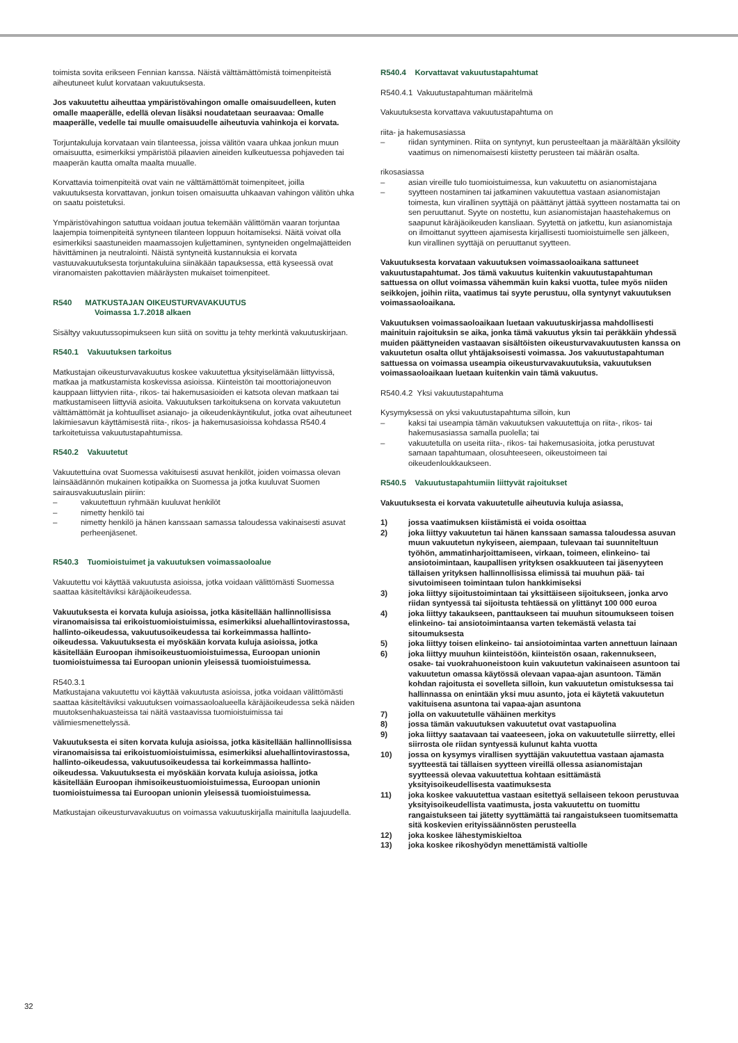toimista sovita erikseen Fennian kanssa. Näistä välttämättömistä toimenpiteistä aiheutuneet kulut korvataan vakuutuksesta.
Jos vakuutettu aiheuttaa ympäristövahingon omalle omaisuudelleen, kuten omalle maaperälle, edellä olevan lisäksi noudatetaan seuraavaa: Omalle maaperälle, vedelle tai muulle omaisuudelle aiheutuvia vahinkoja ei korvata.
Torjuntakuluja korvataan vain tilanteessa, joissa välitön vaara uhkaa jonkun muun omaisuutta, esimerkiksi ympäristöä pilaavien aineiden kulkeutuessa pohjaveden tai maaperän kautta omalta maalta muualle.
Korvattavia toimenpiteitä ovat vain ne välttämättömät toimenpiteet, joilla vakuutuksesta korvattavan, jonkun toisen omaisuutta uhkaavan vahingon välitön uhka on saatu poistetuksi.
Ympäristövahingon satuttua voidaan joutua tekemään välittömän vaaran torjuntaa laajempia toimenpiteitä syntyneen tilanteen loppuun hoitamiseksi. Näitä voivat olla esimerkiksi saastuneiden maamassojen kuljettaminen, syntyneiden ongelmajätteiden hävittäminen ja neutralointi. Näistä syntyneitä kustannuksia ei korvata vastuuvakuutuksesta torjuntakuluina siinäkään tapauksessa, että kyseessä ovat viranomaisten pakottavien määräysten mukaiset toimenpiteet.
R540 MATKUSTAJAN OIKEUSTURVAVAKUUTUS
Voimassa 1.7.2018 alkaen
Sisältyy vakuutussopimukseen kun siitä on sovittu ja tehty merkintä vakuutuskirjaan.
R540.1 Vakuutuksen tarkoitus
Matkustajan oikeusturvavakuutus koskee vakuutettua yksityiselämään liittyvissä, matkaa ja matkustamista koskevissa asioissa. Kiinteistön tai moottoriajoneuvon kauppaan liittyvien riita-, rikos- tai hakemusasioiden ei katsota olevan matkaan tai matkustamiseen liittyviä asioita. Vakuutuksen tarkoituksena on korvata vakuutetun välttämättömät ja kohtuulliset asianajo- ja oikeudenkäyntikulut, jotka ovat aiheutuneet lakimiesavun käyttämisestä riita-, rikos- ja hakemusasioissa kohdassa R540.4 tarkoitetuissa vakuutustapahtumissa.
R540.2 Vakuutetut
Vakuutettuina ovat Suomessa vakituisesti asuvat henkilöt, joiden voimassa olevan lainsäädännön mukainen kotipaikka on Suomessa ja jotka kuuluvat Suomen sairausvakuutuslain piiriin:
– vakuutettuun ryhmään kuuluvat henkilöt
– nimetty henkilö tai
– nimetty henkilö ja hänen kanssaan samassa taloudessa vakinaisesti asuvat perheenjäsenet.
R540.3 Tuomioistuimet ja vakuutuksen voimassaoloalue
Vakuutettu voi käyttää vakuutusta asioissa, jotka voidaan välittömästi Suomessa saattaa käsiteltäviksi käräjäoikeudessa.
Vakuutuksesta ei korvata kuluja asioissa, jotka käsitellään hallinnollisissa viranomaisissa tai erikoistuomioistuimissa, esimerkiksi aluehallintovirastossa, hallinto-oikeudessa, vakuutusoikeudessa tai korkeimmassa hallinto-oikeudessa. Vakuutuksesta ei myöskään korvata kuluja asioissa, jotka käsitellään Euroopan ihmisoikeustuomioistuimessa, Euroopan unionin tuomioistuimessa tai Euroopan unionin yleisessä tuomioistuimessa.
R540.3.1
Matkustajana vakuutettu voi käyttää vakuutusta asioissa, jotka voidaan välittömästi saattaa käsiteltäviksi vakuutuksen voimassaoloalueella käräjäoikeudessa sekä näiden muutoksenhakuasteissa tai näitä vastaavissa tuomioistuimissa tai välimiesmenettelyssä.
Vakuutuksesta ei siten korvata kuluja asioissa, jotka käsitellään hallinnollisissa viranomaisissa tai erikoistuomioistuimissa, esimerkiksi aluehallintovirastossa, hallinto-oikeudessa, vakuutusoikeudessa tai korkeimmassa hallinto-oikeudessa. Vakuutuksesta ei myöskään korvata kuluja asioissa, jotka käsitellään Euroopan ihmisoikeustuomioistuimessa, Euroopan unionin tuomioistuimessa tai Euroopan unionin yleisessä tuomioistuimessa.
Matkustajan oikeusturvavakuutus on voimassa vakuutuskirjalla mainitulla laajuudella.
R540.4 Korvattavat vakuutustapahtumat
R540.4.1 Vakuutustapahtuman määritelmä
Vakuutuksesta korvattava vakuutustapahtuma on
riita- ja hakemusasiassa
– riidan syntyminen. Riita on syntynyt, kun perusteeltaan ja määrältään yksilöity vaatimus on nimenomaisesti kiistetty perusteen tai määrän osalta.
rikosasiassa
– asian vireille tulo tuomioistuimessa, kun vakuutettu on asianomistajana
– syytteen nostaminen tai jatkaminen vakuutettua vastaan asianomistajan toimesta, kun virallinen syyttäjä on päättänyt jättää syytteen nostamatta tai on sen peruuttanut. Syyte on nostettu, kun asianomistajan haastehakemus on saapunut käräjäoikeuden kansliaan. Syytettä on jatkettu, kun asianomistaja on ilmoittanut syytteen ajamisesta kirjallisesti tuomioistuimelle sen jälkeen, kun virallinen syyttäjä on peruuttanut syytteen.
Vakuutuksesta korvataan vakuutuksen voimassaoloaikana sattuneet vakuutustapahtumat. Jos tämä vakuutus kuitenkin vakuutustapahtuman sattuessa on ollut voimassa vähemmän kuin kaksi vuotta, tulee myös niiden seikkojen, joihin riita, vaatimus tai syyte perustuu, olla syntynyt vakuutuksen voimassaoloaikana.
Vakuutuksen voimassaoloaikaan luetaan vakuutuskirjassa mahdollisesti mainituin rajoituksin se aika, jonka tämä vakuutus yksin tai peräkkäin yhdessä muiden päättyneiden vastaavan sisältöisten oikeusturvavakuutusten kanssa on vakuutetun osalta ollut yhtäjaksoisesti voimassa. Jos vakuutustapahtuman sattuessa on voimassa useampia oikeusturvavakuutuksia, vakuutuksen voimassaoloaikaan luetaan kuitenkin vain tämä vakuutus.
R540.4.2 Yksi vakuutustapahtuma
Kysymyksessä on yksi vakuutustapahtuma silloin, kun
– kaksi tai useampia tämän vakuutuksen vakuutettuja on riita-, rikos- tai hakemusasiassa samalla puolella; tai
– vakuutetulla on useita riita-, rikos- tai hakemusasioita, jotka perustuvat samaan tapahtumaan, olosuhteeseen, oikeustoimeen tai oikeudenloukkaukseen.
R540.5 Vakuutustapahtumiin liittyvät rajoitukset
Vakuutuksesta ei korvata vakuutetulle aiheutuvia kuluja asiassa,
1) jossa vaatimuksen kiistämistä ei voida osoittaa
2) joka liittyy vakuutetun tai hänen kanssaan samassa taloudessa asuvan muun vakuutetun nykyiseen, aiempaan, tulevaan tai suunniteltuun työhön, ammatinharjoittamiseen, virkaan, toimeen, elinkeino- tai ansiotoimintaan, kaupallisen yrityksen osakkuuteen tai jäsenyyteen tällaisen yrityksen hallinnollisissa elimissä tai muuhun pää- tai sivutoimiseen toimintaan tulon hankkimiseksi
3) joka liittyy sijoitustoimintaan tai yksittäiseen sijoitukseen, jonka arvo riidan syntyessä tai sijoitusta tehtäessä on ylittänyt 100 000 euroa
4) joka liittyy takaukseen, panttaukseen tai muuhun sitoumukseen toisen elinkeino- tai ansiotoimintaansa varten tekemästä velasta tai sitoumuksesta
5) joka liittyy toisen elinkeino- tai ansiotoimintaa varten annettuun lainaan
6) joka liittyy muuhun kiinteistöön, kiinteistön osaan, rakennukseen, osake- tai vuokrahuoneistoon kuin vakuutetun vakinaiseen asuntoon tai vakuutetun omassa käytössä olevaan vapaa-ajan asuntoon. Tämän kohdan rajoitusta ei sovelleta silloin, kun vakuutetun omistuksessa tai hallinnassa on enintään yksi muu asunto, jota ei käytetä vakuutetun vakituisena asuntona tai vapaa-ajan asuntona
7) jolla on vakuutetulle vähäinen merkitys
8) jossa tämän vakuutuksen vakuutetut ovat vastapuolina
9) joka liittyy saatavaan tai vaateeseen, joka on vakuutetulle siirretty, ellei siirrosta ole riidan syntyessä kulunut kahta vuotta
10) jossa on kysymys virallisen syyttäjän vakuutettua vastaan ajamasta syytteestä tai tällaisen syytteen vireillä ollessa asianomistajan syytteessä olevaa vakuutettua kohtaan esittämästä yksityisoikeudellisesta vaatimuksesta
11) joka koskee vakuutettua vastaan esitettyä sellaiseen tekoon perustuvaa yksityisoikeudellista vaatimusta, josta vakuutettu on tuomittu rangaistukseen tai jätetty syyttämättä tai rangaistukseen tuomitsematta sitä koskevien erityissäännösten perusteella
12) joka koskee lähestymiskieltoa
13) joka koskee rikoshyödyn menettämistä valtiolle
32